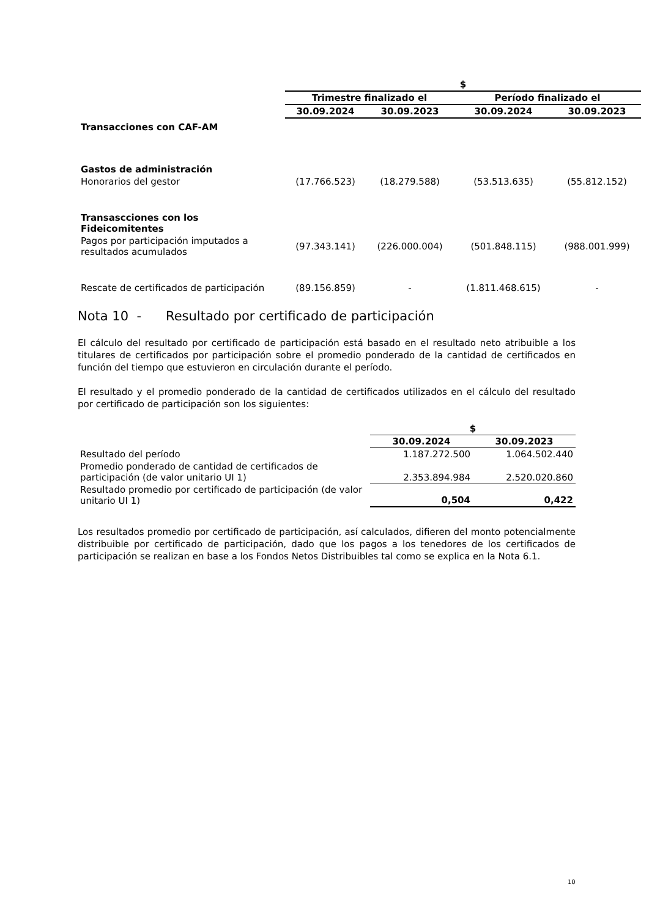| | $ | | | |
| --- | --- | --- | --- | --- |
| | Trimestre finalizado el | | Período finalizado el | |
| | 30.09.2024 | 30.09.2023 | 30.09.2024 | 30.09.2023 |
| Transacciones con CAF-AM | | | | |
| Gastos de administración | | | | |
| Honorarios del gestor | (17.766.523) | (18.279.588) | (53.513.635) | (55.812.152) |
| Transascciones con los Fideicomitentes | | | | |
| Pagos por participación imputados a resultados acumulados | (97.343.141) | (226.000.004) | (501.848.115) | (988.001.999) |
| Rescate de certificados de participación | (89.156.859) | - | (1.811.468.615) | - |
Nota 10 - Resultado por certificado de participación
El cálculo del resultado por certificado de participación está basado en el resultado neto atribuible a los titulares de certificados por participación sobre el promedio ponderado de la cantidad de certificados en función del tiempo que estuvieron en circulación durante el período.
El resultado y el promedio ponderado de la cantidad de certificados utilizados en el cálculo del resultado por certificado de participación son los siguientes:
| | $ | |
| | 30.09.2024 | 30.09.2023 |
| Resultado del período | 1.187.272.500 | 1.064.502.440 |
| Promedio ponderado de cantidad de certificados de participación (de valor unitario UI 1) | 2.353.894.984 | 2.520.020.860 |
| Resultado promedio por certificado de participación (de valor unitario UI 1) | 0,504 | 0,422 |
Los resultados promedio por certificado de participación, así calculados, difieren del monto potencialmente distribuible por certificado de participación, dado que los pagos a los tenedores de los certificados de participación se realizan en base a los Fondos Netos Distribuibles tal como se explica en la Nota 6.1.
10